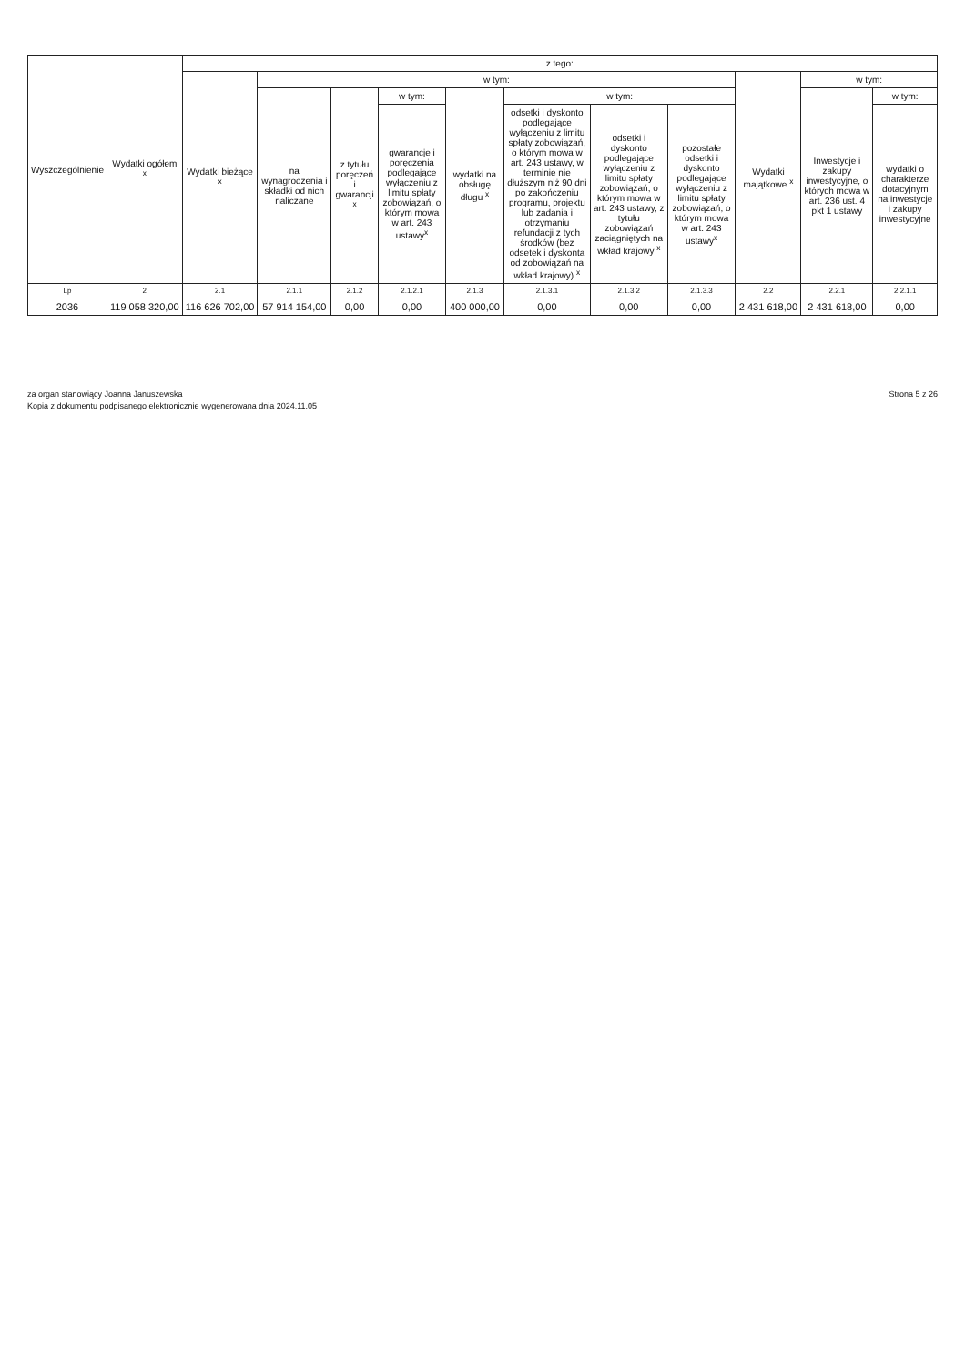| Wyszczególnienie | Wydatki ogółem <sup>x</sup> | z tego: | | | | | | | | | | |
| --- | --- | --- | --- | --- | --- | --- | --- | --- | --- | --- | --- | --- |
| | | Wydatki bieżące <sup>x</sup> | w tym: | | | | | | | Wydatki majątkowe <sup>x</sup> | w tym: | |
| | | | na wynagrodzenia i składki od nich naliczane | z tytułu poręczeń i gwarancji <sup>x</sup> | w tym: | wydatki na obsługę długu <sup>x</sup> | w tym: | | | | Inwestycje i zakupy inwestycyjne, o których mowa w art. 236 ust. 4 pkt 1 ustawy | w tym: |
| | | | | | gwarancje i poręczenia podlegające wyłączeniu z limitu spłaty zobowiązań, o którym mowa w art. 243 ustawy<sup>x</sup> | | odsetki i dyskonto podlegające wyłączeniu z limitu spłaty zobowiązań, o którym mowa w art. 243 ustawy, w terminie nie dłuższym niż 90 dni po zakończeniu programu, projektu lub zadania i otrzymaniu refundacji z tych środków (bez odsetek i dyskonta od zobowiązań na wkład krajowy) <sup>x</sup> | odsetki i dyskonto podlegające wyłączeniu z limitu spłaty zobowiązań, o którym mowa w art. 243 ustawy, z tytułu zobowiązań zaciągniętych na wkład krajowy <sup>x</sup> | pozostałe odsetki i dyskonto podlegające wyłączeniu z limitu spłaty zobowiązań, o którym mowa w art. 243 ustawy<sup>x</sup> | | | wydatki o charakterze dotacyjnym na inwestycje i zakupy inwestycyjne |
| Lp | 2 | 2.1 | 2.1.1 | 2.1.2 | 2.1.2.1 | 2.1.3 | 2.1.3.1 | 2.1.3.2 | 2.1.3.3 | 2.2 | 2.2.1 | 2.2.1.1 |
| 2036 | 119 058 320,00 | 116 626 702,00 | 57 914 154,00 | 0,00 | 0,00 | 400 000,00 | 0,00 | 0,00 | 0,00 | 2 431 618,00 | 2 431 618,00 | 0,00 |
za organ stanowiący Joanna Januszewska
Kopia z dokumentu podpisanego elektronicznie wygenerowana dnia 2024.11.05
Strona 5 z 26